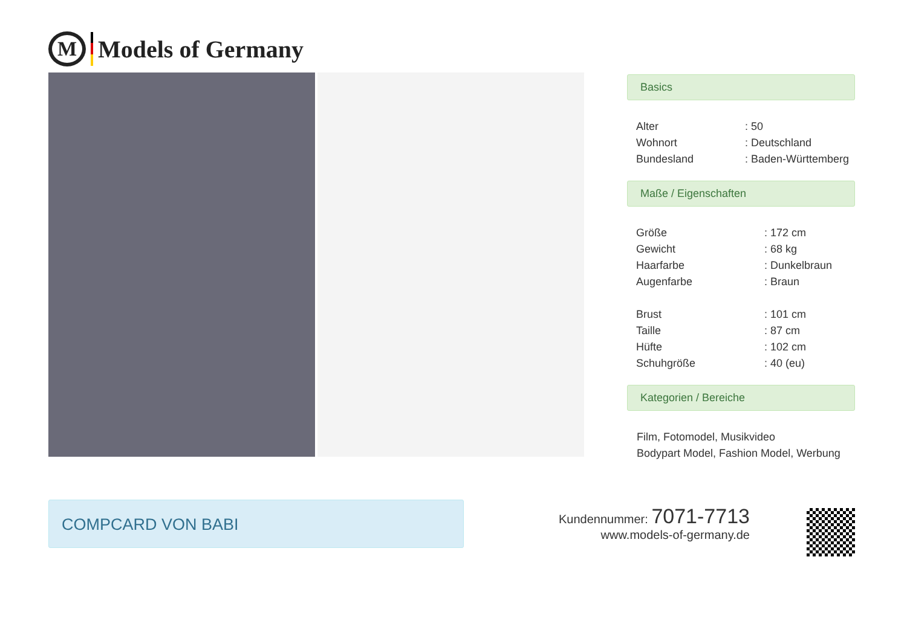M
Models of Germany
Basics
| Alter | : 50 |
| Wohnort | : Deutschland |
| Bundesland | : Baden-Württemberg |
Maße / Eigenschaften
| Größe | : 172 cm |
| Gewicht | : 68 kg |
| Haarfarbe | : Dunkelbraun |
| Augenfarbe | : Braun |
| Brust | : 101 cm |
| Taille | : 87 cm |
| Hüfte | : 102 cm |
| Schuhgröße | : 40 (eu) |
Kategorien / Bereiche
Film, Fotomodel, Musikvideo
Bodypart Model, Fashion Model, Werbung
COMPCARD VON BABI
Kundennummer: 7071-7713
www.models-of-germany.de